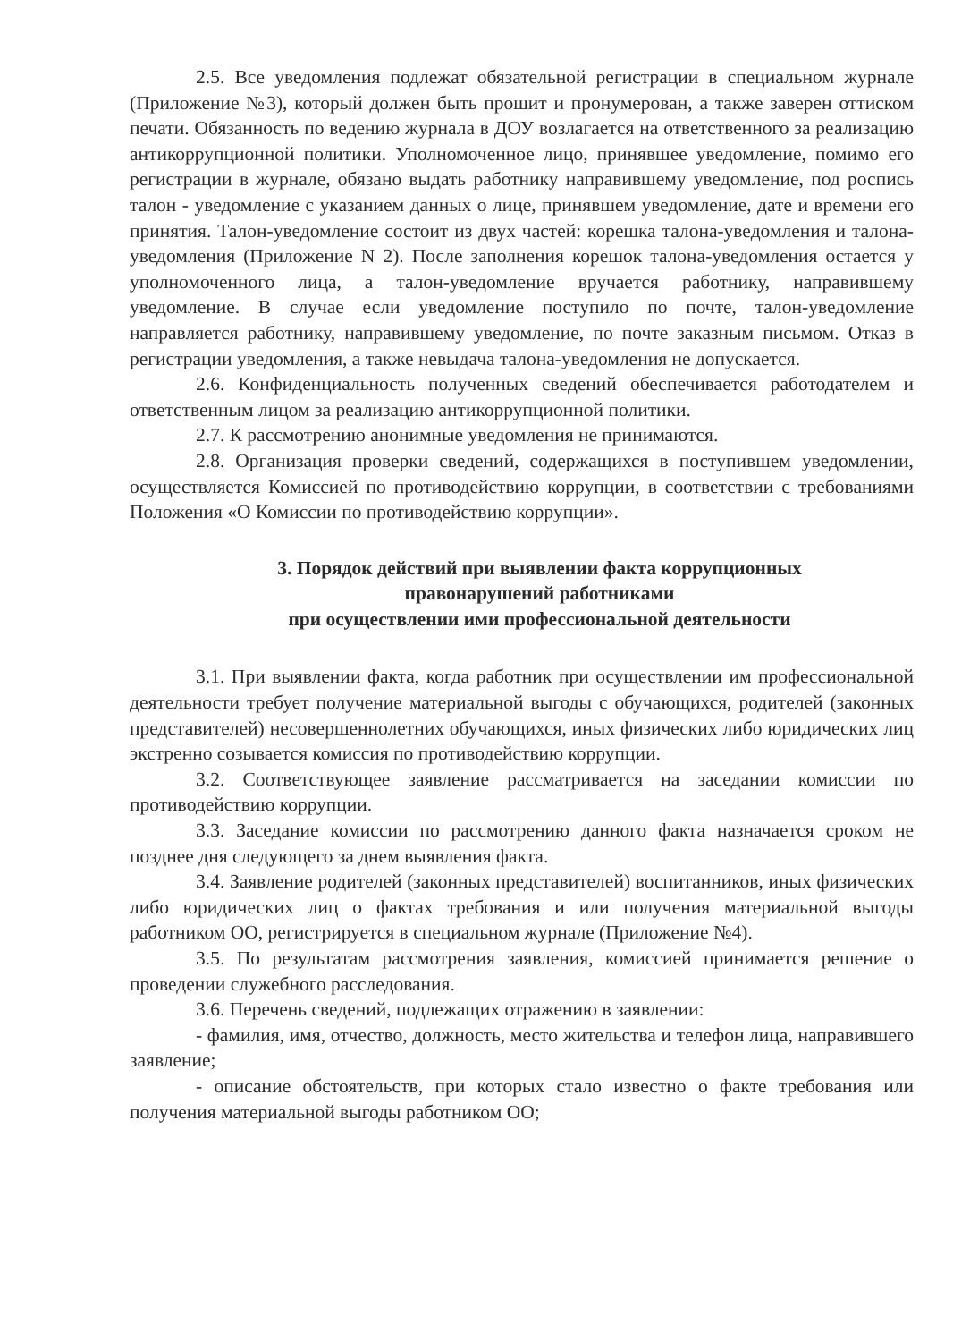2.5. Все уведомления подлежат обязательной регистрации в специальном журнале (Приложение №3), который должен быть прошит и пронумерован, а также заверен оттиском печати. Обязанность по ведению журнала в ДОУ возлагается на ответственного за реализацию антикоррупционной политики. Уполномоченное лицо, принявшее уведомление, помимо его регистрации в журнале, обязано выдать работнику направившему уведомление, под роспись талон - уведомление с указанием данных о лице, принявшем уведомление, дате и времени его принятия. Талон-уведомление состоит из двух частей: корешка талона-уведомления и талона-уведомления (Приложение N 2). После заполнения корешок талона-уведомления остается у уполномоченного лица, а талон-уведомление вручается работнику, направившему уведомление. В случае если уведомление поступило по почте, талон-уведомление направляется работнику, направившему уведомление, по почте заказным письмом. Отказ в регистрации уведомления, а также невыдача талона-уведомления не допускается.
2.6. Конфиденциальность полученных сведений обеспечивается работодателем и ответственным лицом за реализацию антикоррупционной политики.
2.7. К рассмотрению анонимные уведомления не принимаются.
2.8. Организация проверки сведений, содержащихся в поступившем уведомлении, осуществляется Комиссией по противодействию коррупции, в соответствии с требованиями Положения «О Комиссии по противодействию коррупции».
3. Порядок действий при выявлении факта коррупционных
правонарушений работниками
при осуществлении ими профессиональной деятельности
3.1. При выявлении факта, когда работник при осуществлении им профессиональной деятельности требует получение материальной выгоды с обучающихся, родителей (законных представителей) несовершеннолетних обучающихся, иных физических либо юридических лиц экстренно созывается комиссия по противодействию коррупции.
3.2. Соответствующее заявление рассматривается на заседании комиссии по противодействию коррупции.
3.3. Заседание комиссии по рассмотрению данного факта назначается сроком не позднее дня следующего за днем выявления факта.
3.4. Заявление родителей (законных представителей) воспитанников, иных физических либо юридических лиц о фактах требования и или получения материальной выгоды работником ОО, регистрируется в специальном журнале (Приложение №4).
3.5. По результатам рассмотрения заявления, комиссией принимается решение о проведении служебного расследования.
3.6. Перечень сведений, подлежащих отражению в заявлении:
- фамилия, имя, отчество, должность, место жительства и телефон лица, направившего заявление;
- описание обстоятельств, при которых стало известно о факте требования или получения материальной выгоды работником ОО;